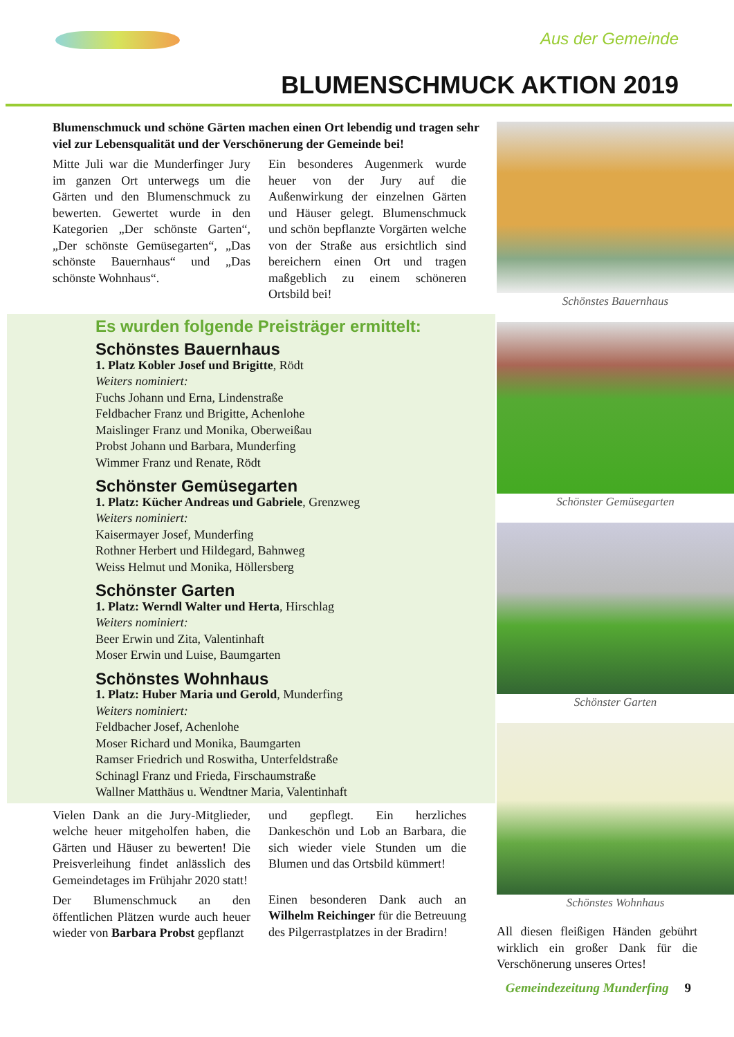Aus der Gemeinde
BLUMENSCHMUCK AKTION 2019
Blumenschmuck und schöne Gärten machen einen Ort lebendig und tragen sehr viel zur Lebensqualität und der Verschönerung der Gemeinde bei!
Mitte Juli war die Munderfinger Jury im ganzen Ort unterwegs um die Gärten und den Blumenschmuck zu bewerten. Gewertet wurde in den Kategorien „Der schönste Garten“, „Der schönste Gemüsegarten“, „Das schönste Bauernhaus“ und „Das schönste Wohnhaus“.
Ein besonderes Augenmerk wurde heuer von der Jury auf die Außenwirkung der einzelnen Gärten und Häuser gelegt. Blumenschmuck und schön bepflanzte Vorgärten welche von der Straße aus ersichtlich sind bereichern einen Ort und tragen maßgeblich zu einem schöneren Ortsbild bei!
Es wurden folgende Preisträger ermittelt:
Schönstes Bauernhaus
1. Platz Kobler Josef und Brigitte, Rödt
Weiters nominiert:
Fuchs Johann und Erna, Lindenstraße
Feldbacher Franz und Brigitte, Achenlohe
Maislinger Franz und Monika, Oberweißau
Probst Johann und Barbara, Munderfing
Wimmer Franz und Renate, Rödt
Schönster Gemüsegarten
1. Platz: Kücher Andreas und Gabriele, Grenzweg
Weiters nominiert:
Kaisermayer Josef, Munderfing
Rothner Herbert und Hildegard, Bahnweg
Weiss Helmut und Monika, Höllersberg
Schönster Garten
1. Platz: Werndl Walter und Herta, Hirschlag
Weiters nominiert:
Beer Erwin und Zita, Valentinhaft
Moser Erwin und Luise, Baumgarten
Schönstes Wohnhaus
1. Platz: Huber Maria und Gerold, Munderfing
Weiters nominiert:
Feldbacher Josef, Achenlohe
Moser Richard und Monika, Baumgarten
Ramser Friedrich und Roswitha, Unterfeldstraße
Schinagl Franz und Frieda, Firschaumstraße
Wallner Matthäus u. Wendtner Maria, Valentinhaft
Vielen Dank an die Jury-Mitglieder, welche heuer mitgeholfen haben, die Gärten und Häuser zu bewerten! Die Preisverleihung findet anlässlich des Gemeindetages im Frühjahr 2020 statt!
Der Blumenschmuck an den öffentlichen Plätzen wurde auch heuer wieder von Barbara Probst gepflanzt
und gepflegt. Ein herzliches Dankeschön und Lob an Barbara, die sich wieder viele Stunden um die Blumen und das Ortsbild kümmert!
Einen besonderen Dank auch an Wilhelm Reichinger für die Betreuung des Pilgerrastplatzes in der Bradirn!
Schönstes Bauernhaus
Schönster Gemüsegarten
Schönster Garten
Schönstes Wohnhaus
All diesen fleißigen Händen gebührt wirklich ein großer Dank für die Verschönerung unseres Ortes!
Gemeindezeitung Munderfing 9